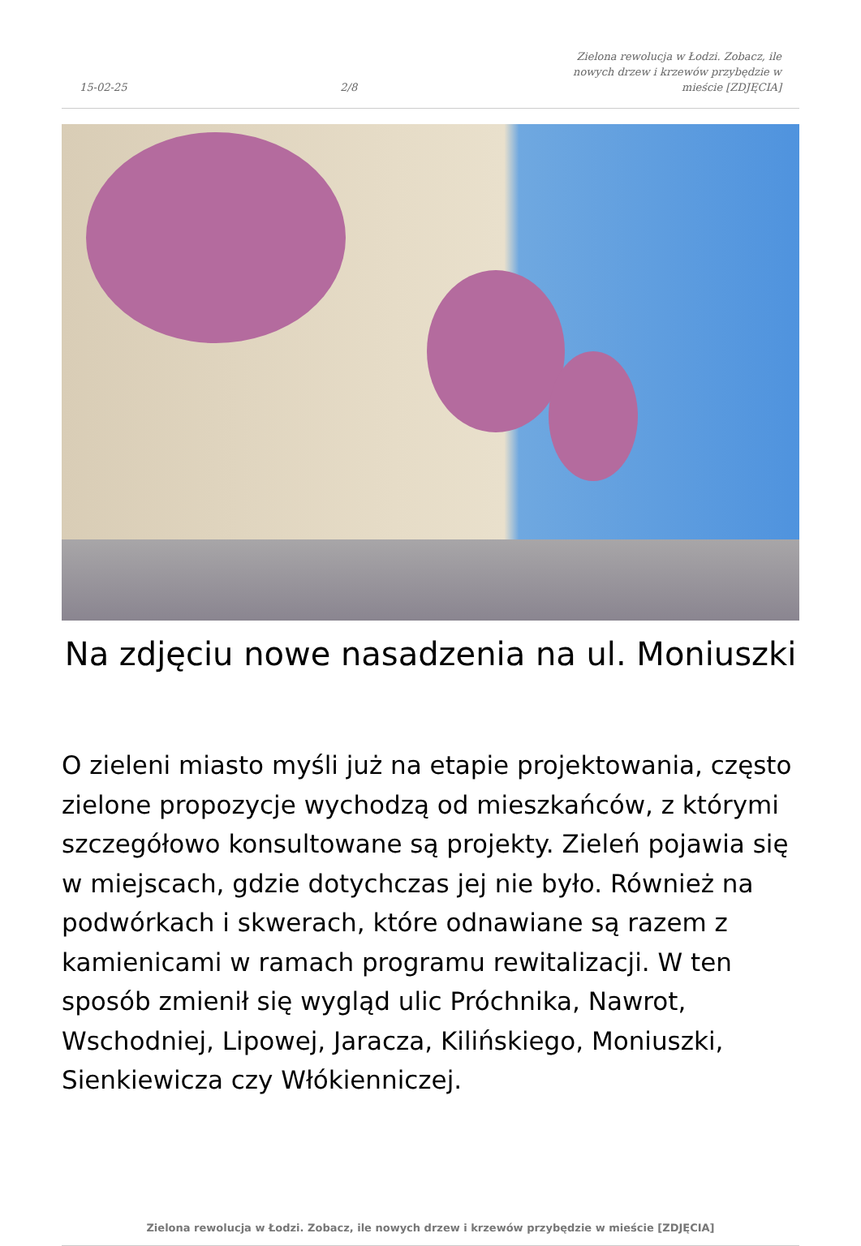15-02-25 2/8 Zielona rewolucja w Łodzi. Zobacz, ile nowych drzew i krzewów przybędzie w mieście [ZDJĘCIA]
Na zdjęciu nowe nasadzenia na ul. Moniuszki
O zieleni miasto myśli już na etapie projektowania, często zielone propozycje wychodzą od mieszkańców, z którymi szczegółowo konsultowane są projekty. Zieleń pojawia się w miejscach, gdzie dotychczas jej nie było. Również na podwórkach i skwerach, które odnawiane są razem z kamienicami w ramach programu rewitalizacji. W ten sposób zmienił się wygląd ulic Próchnika, Nawrot, Wschodniej, Lipowej, Jaracza, Kilińskiego, Moniuszki, Sienkiewicza czy Włókienniczej.
Zielona rewolucja w Łodzi. Zobacz, ile nowych drzew i krzewów przybędzie w mieście [ZDJĘCIA]